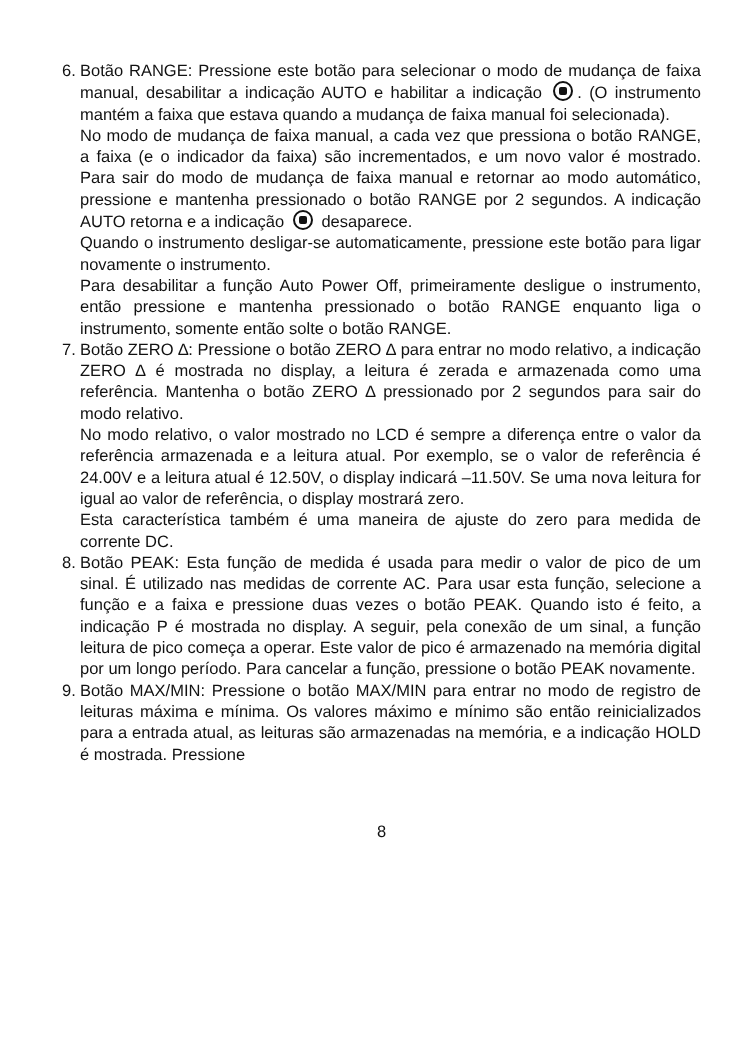6.
Botão RANGE: Pressione este botão para selecionar o modo de mudança de faixa manual, desabilitar a indicação AUTO e habilitar a indicação . (O instrumento mantém a faixa que estava quando a mudança de faixa manual foi selecionada).
No modo de mudança de faixa manual, a cada vez que pressiona o botão RANGE, a faixa (e o indicador da faixa) são incrementados, e um novo valor é mostrado. Para sair do modo de mudança de faixa manual e retornar ao modo automático, pressione e mantenha pressionado o botão RANGE por 2 segundos. A indicação AUTO retorna e a indicação desaparece.
Quando o instrumento desligar-se automaticamente, pressione este botão para ligar novamente o instrumento.
Para desabilitar a função Auto Power Off, primeiramente desligue o instrumento, então pressione e mantenha pressionado o botão RANGE enquanto liga o instrumento, somente então solte o botão RANGE.
7.
Botão ZERO ∆: Pressione o botão ZERO ∆ para entrar no modo relativo, a indicação ZERO ∆ é mostrada no display, a leitura é zerada e armazenada como uma referência. Mantenha o botão ZERO ∆ pressionado por 2 segundos para sair do modo relativo.
No modo relativo, o valor mostrado no LCD é sempre a diferença entre o valor da referência armazenada e a leitura atual. Por exemplo, se o valor de referência é 24.00V e a leitura atual é 12.50V, o display indicará –11.50V. Se uma nova leitura for igual ao valor de referência, o display mostrará zero.
Esta característica também é uma maneira de ajuste do zero para medida de corrente DC.
8.
Botão PEAK: Esta função de medida é usada para medir o valor de pico de um sinal. É utilizado nas medidas de corrente AC. Para usar esta função, selecione a função e a faixa e pressione duas vezes o botão PEAK. Quando isto é feito, a indicação P é mostrada no display. A seguir, pela conexão de um sinal, a função leitura de pico começa a operar. Este valor de pico é armazenado na memória digital por um longo período. Para cancelar a função, pressione o botão PEAK novamente.
9.
Botão MAX/MIN: Pressione o botão MAX/MIN para entrar no modo de registro de leituras máxima e mínima. Os valores máximo e mínimo são então reinicializados para a entrada atual, as leituras são armazenadas na memória, e a indicação HOLD é mostrada. Pressione
8